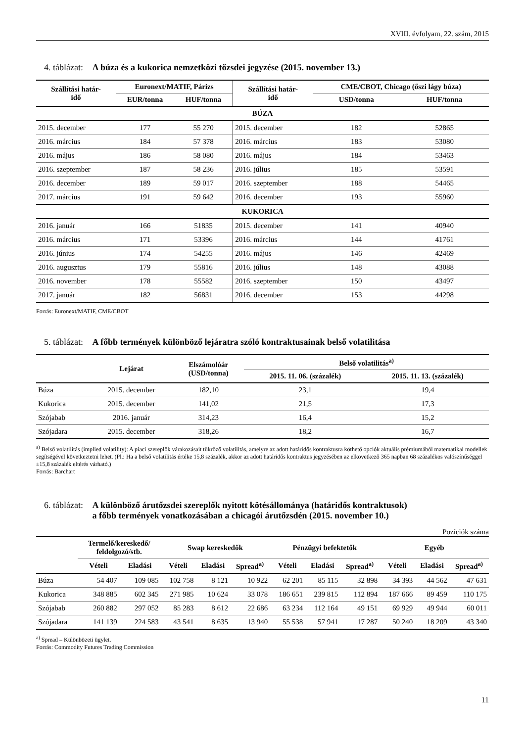XVIII. évfolyam, 22. szám, 2015
4. táblázat: A búza és a kukorica nemzetközi tőzsdei jegyzése (2015. november 13.)
| Szállítási határ- idő | Euronext/MATIF, Párizs | | Szállítási határ- idő | CME/CBOT, Chicago (őszi lágy búza) | |
| --- | --- | --- | --- | --- | --- |
| | EUR/tonna | HUF/tonna | | USD/tonna | HUF/tonna |
| BÚZA | | | | | |
| 2015. december | 177 | 55 270 | 2015. december | 182 | 52865 |
| 2016. március | 184 | 57 378 | 2016. március | 183 | 53080 |
| 2016. május | 186 | 58 080 | 2016. május | 184 | 53463 |
| 2016. szeptember | 187 | 58 236 | 2016. július | 185 | 53591 |
| 2016. december | 189 | 59 017 | 2016. szeptember | 188 | 54465 |
| 2017. március | 191 | 59 642 | 2016. december | 193 | 55960 |
| KUKORICA | | | | | |
| 2016. január | 166 | 51835 | 2015. december | 141 | 40940 |
| 2016. március | 171 | 53396 | 2016. március | 144 | 41761 |
| 2016. június | 174 | 54255 | 2016. május | 146 | 42469 |
| 2016. augusztus | 179 | 55816 | 2016. július | 148 | 43088 |
| 2016. november | 178 | 55582 | 2016. szeptember | 150 | 43497 |
| 2017. január | 182 | 56831 | 2016. december | 153 | 44298 |
Forrás: Euronext/MATIF, CME/CBOT
5. táblázat: A főbb termények különböző lejáratra szóló kontraktusainak belső volatilitása
| | Lejárat | Elszámolóár (USD/tonna) | Belső volatilitás<sup>a)</sup> | |
| --- | --- | --- | --- | --- |
| | | | 2015. 11. 06. (százalék) | 2015. 11. 13. (százalék) |
| Búza | 2015. december | 182,10 | 23,1 | 19,4 |
| Kukorica | 2015. december | 141,02 | 21,5 | 17,3 |
| Szójabab | 2016. január | 314,23 | 16,4 | 15,2 |
| Szójadara | 2015. december | 318,26 | 18,2 | 16,7 |
<sup>a)</sup> Belső volatilitás (implied volatility): A piaci szereplők várakozásait tükröző volatilitás, amelyre az adott határidős kontraktusra köthető opciók aktuális prémiumából matematikai modellek segítségével következtetni lehet. (Pl.: Ha a belső volatilitás értéke 15,8 százalék, akkor az adott határidős kontraktus jegyzésében az elkövetkező 365 napban 68 százalékos valószínűséggel ±15,8 százalék eltérés várható.)
Forrás: Barchart
6. táblázat: A különböző árutőzsdei szereplők nyitott kötésállománya (határidős kontraktusok)
a főbb termények vonatkozásában a chicagói árutőzsdén (2015. november 10.)
Pozíciók száma
| | Termelő/kereskedő/ feldolgozó/stb. | | Swap kereskedők | | | Pénzügyi befektetők | | | Egyéb | | |
| --- | --- | --- | --- | --- | --- | --- | --- | --- | --- | --- | --- |
| | Vételi | Eladási | Vételi | Eladási | Spread<sup>a)</sup> | Vételi | Eladási | Spread<sup>a)</sup> | Vételi | Eladási | Spread<sup>a)</sup> |
| Búza | 54 407 | 109 085 | 102 758 | 8 121 | 10 922 | 62 201 | 85 115 | 32 898 | 34 393 | 44 562 | 47 631 |
| Kukorica | 348 885 | 602 345 | 271 985 | 10 624 | 33 078 | 186 651 | 239 815 | 112 894 | 187 666 | 89 459 | 110 175 |
| Szójabab | 260 882 | 297 052 | 85 283 | 8 612 | 22 686 | 63 234 | 112 164 | 49 151 | 69 929 | 49 944 | 60 011 |
| Szójadara | 141 139 | 224 583 | 43 541 | 8 635 | 13 940 | 55 538 | 57 941 | 17 287 | 50 240 | 18 209 | 43 340 |
<sup>a)</sup> Spread – Különbözeti ügylet.
Forrás: Commodity Futures Trading Commission
11